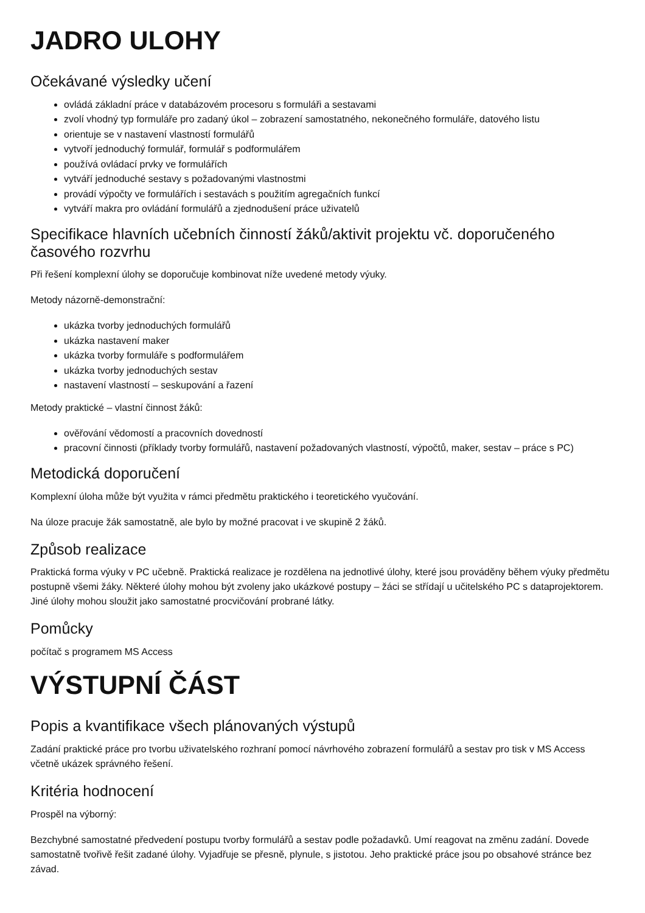JADRO ULOHY
Očekávané výsledky učení
ovládá základní práce v databázovém procesoru s formuláři a sestavami
zvolí vhodný typ formuláře pro zadaný úkol – zobrazení samostatného, nekonečného formuláře, datového listu
orientuje se v nastavení vlastností formulářů
vytvoří jednoduchý formulář, formulář s podformulářem
používá ovládací prvky ve formulářích
vytváří jednoduché sestavy s požadovanými vlastnostmi
provádí výpočty ve formulářích i sestavách s použitím agregačních funkcí
vytváří makra pro ovládání formulářů a zjednodušení práce uživatelů
Specifikace hlavních učebních činností žáků/aktivit projektu vč. doporučeného časového rozvrhu
Při řešení komplexní úlohy se doporučuje kombinovat níže uvedené metody výuky.
Metody názorně-demonstrační:
ukázka tvorby jednoduchých formulářů
ukázka nastavení maker
ukázka tvorby formuláře s podformulářem
ukázka tvorby jednoduchých sestav
nastavení vlastností – seskupování a řazení
Metody praktické – vlastní činnost žáků:
ověřování vědomostí a pracovních dovedností
pracovní činnosti (příklady tvorby formulářů, nastavení požadovaných vlastností, výpočtů, maker, sestav – práce s PC)
Metodická doporučení
Komplexní úloha může být využita v rámci předmětu praktického i teoretického vyučování.
Na úloze pracuje žák samostatně, ale bylo by možné pracovat i ve skupině 2 žáků.
Způsob realizace
Praktická forma výuky v PC učebně. Praktická realizace je rozdělena na jednotlivé úlohy, které jsou prováděny během výuky předmětu postupně všemi žáky. Některé úlohy mohou být zvoleny jako ukázkové postupy – žáci se střídají u učitelského PC s dataprojektorem. Jiné úlohy mohou sloužit jako samostatné procvičování probrané látky.
Pomůcky
počítač s programem MS Access
VÝSTUPNÍ ČÁST
Popis a kvantifikace všech plánovaných výstupů
Zadání praktické práce pro tvorbu uživatelského rozhraní pomocí návrhového zobrazení formulářů a sestav pro tisk v MS Access včetně ukázek správného řešení.
Kritéria hodnocení
Prospěl na výborný:
Bezchybné samostatné předvedení postupu tvorby formulářů a sestav podle požadavků. Umí reagovat na změnu zadání. Dovede samostatně tvořivě řešit zadané úlohy. Vyjadřuje se přesně, plynule, s jistotou. Jeho praktické práce jsou po obsahové stránce bez závad.